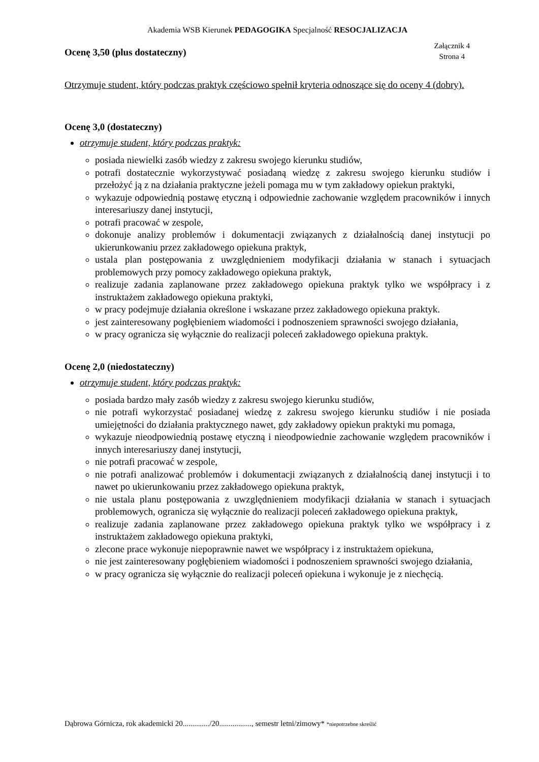Akademia WSB Kierunek PEDAGOGIKA Specjalność RESOCJALIZACJA
Ocenę 3,50 (plus dostateczny)
Załącznik 4
Strona 4
Otrzymuje student, który podczas praktyk częściowo spełnił kryteria odnoszące się do oceny 4 (dobry).
Ocenę 3,0 (dostateczny)
otrzymuje student, który podczas praktyk:
posiada niewielki zasób wiedzy z zakresu swojego kierunku studiów,
potrafi dostatecznie wykorzystywać posiadaną wiedzę z zakresu swojego kierunku studiów i przełożyć ją z na działania praktyczne jeżeli pomaga mu w tym zakładowy opiekun praktyki,
wykazuje odpowiednią postawę etyczną i odpowiednie zachowanie względem pracowników i innych interesariuszy danej instytucji,
potrafi pracować w zespole,
dokonuje analizy problemów i dokumentacji związanych z działalnością danej instytucji po ukierunkowaniu przez zakładowego opiekuna praktyk,
ustala plan postępowania z uwzględnieniem modyfikacji działania w stanach i sytuacjach problemowych przy pomocy zakładowego opiekuna praktyk,
realizuje zadania zaplanowane przez zakładowego opiekuna praktyk tylko we współpracy i z instruktażem zakładowego opiekuna praktyki,
w pracy podejmuje działania określone i wskazane przez zakładowego opiekuna praktyk.
jest zainteresowany pogłębieniem wiadomości i podnoszeniem sprawności swojego działania,
w pracy ogranicza się wyłącznie do realizacji poleceń zakładowego opiekuna praktyk.
Ocenę 2,0 (niedostateczny)
otrzymuje student, który podczas praktyk:
posiada bardzo mały zasób wiedzy z zakresu swojego kierunku studiów,
nie potrafi wykorzystać posiadanej wiedzę z zakresu swojego kierunku studiów i nie posiada umiejętności do działania praktycznego nawet, gdy zakładowy opiekun praktyki mu pomaga,
wykazuje nieodpowiednią postawę etyczną i nieodpowiednie zachowanie względem pracowników i innych interesariuszy danej instytucji,
nie potrafi pracować w zespole,
nie potrafi analizować problemów i dokumentacji związanych z działalnością danej instytucji i to nawet po ukierunkowaniu przez zakładowego opiekuna praktyk,
nie ustala planu postępowania z uwzględnieniem modyfikacji działania w stanach i sytuacjach problemowych, ogranicza się wyłącznie do realizacji poleceń zakładowego opiekuna praktyk,
realizuje zadania zaplanowane przez zakładowego opiekuna praktyk tylko we współpracy i z instruktażem zakładowego opiekuna praktyki,
zlecone prace wykonuje niepoprawnie nawet we współpracy i z instruktażem opiekuna,
nie jest zainteresowany pogłębieniem wiadomości i podnoszeniem sprawności swojego działania,
w pracy ogranicza się wyłącznie do realizacji poleceń opiekuna i wykonuje je z niechęcią.
Dąbrowa Górnicza, rok akademicki 20............../20................., semestr letni/zimowy* *niepotrzebne skreślić